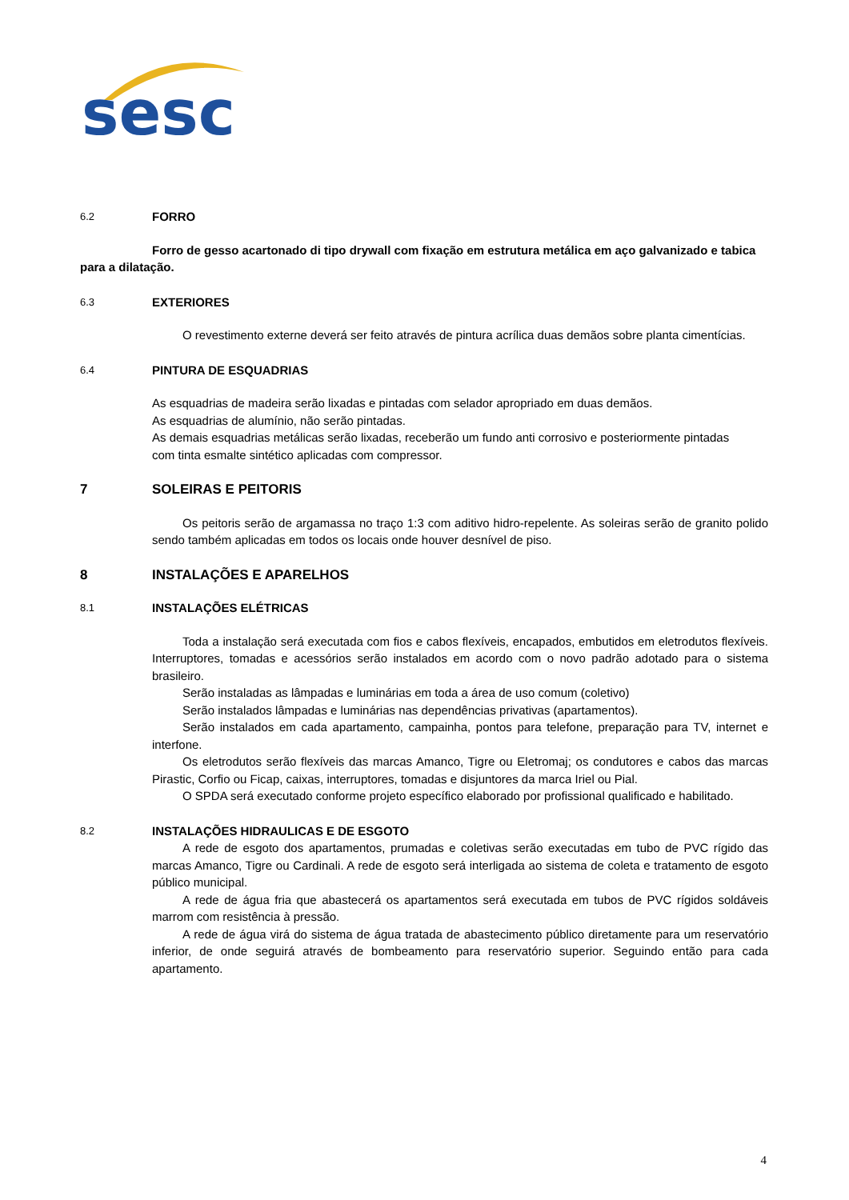sesc
6.2 FORRO
Forro de gesso acartonado di tipo drywall com fixação em estrutura metálica em aço galvanizado e tabica para a dilatação.
6.3 EXTERIORES
O revestimento externe deverá ser feito através de pintura acrílica duas demãos sobre planta cimentícias.
6.4 PINTURA DE ESQUADRIAS
As esquadrias de madeira serão lixadas e pintadas com selador apropriado em duas demãos.
As esquadrias de alumínio, não serão pintadas.
As demais esquadrias metálicas serão lixadas, receberão um fundo anti corrosivo e posteriormente pintadas
com tinta esmalte sintético aplicadas com compressor.
7 SOLEIRAS E PEITORIS
Os peitoris serão de argamassa no traço 1:3 com aditivo hidro-repelente. As soleiras serão de granito polido sendo também aplicadas em todos os locais onde houver desnível de piso.
8 INSTALAÇÕES E APARELHOS
8.1 INSTALAÇÕES ELÉTRICAS
Toda a instalação será executada com fios e cabos flexíveis, encapados, embutidos em eletrodutos flexíveis. Interruptores, tomadas e acessórios serão instalados em acordo com o novo padrão adotado para o sistema brasileiro.
Serão instaladas as lâmpadas e luminárias em toda a área de uso comum (coletivo)
Serão instalados lâmpadas e luminárias nas dependências privativas (apartamentos).
Serão instalados em cada apartamento, campainha, pontos para telefone, preparação para TV, internet e interfone.
Os eletrodutos serão flexíveis das marcas Amanco, Tigre ou Eletromaj; os condutores e cabos das marcas Pirastic, Corfio ou Ficap, caixas, interruptores, tomadas e disjuntores da marca Iriel ou Pial.
O SPDA será executado conforme projeto específico elaborado por profissional qualificado e habilitado.
8.2 INSTALAÇÕES HIDRAULICAS E DE ESGOTO
A rede de esgoto dos apartamentos, prumadas e coletivas serão executadas em tubo de PVC rígido das marcas Amanco, Tigre ou Cardinali. A rede de esgoto será interligada ao sistema de coleta e tratamento de esgoto público municipal.
A rede de água fria que abastecerá os apartamentos será executada em tubos de PVC rígidos soldáveis marrom com resistência à pressão.
A rede de água virá do sistema de água tratada de abastecimento público diretamente para um reservatório inferior, de onde seguirá através de bombeamento para reservatório superior. Seguindo então para cada apartamento.
4